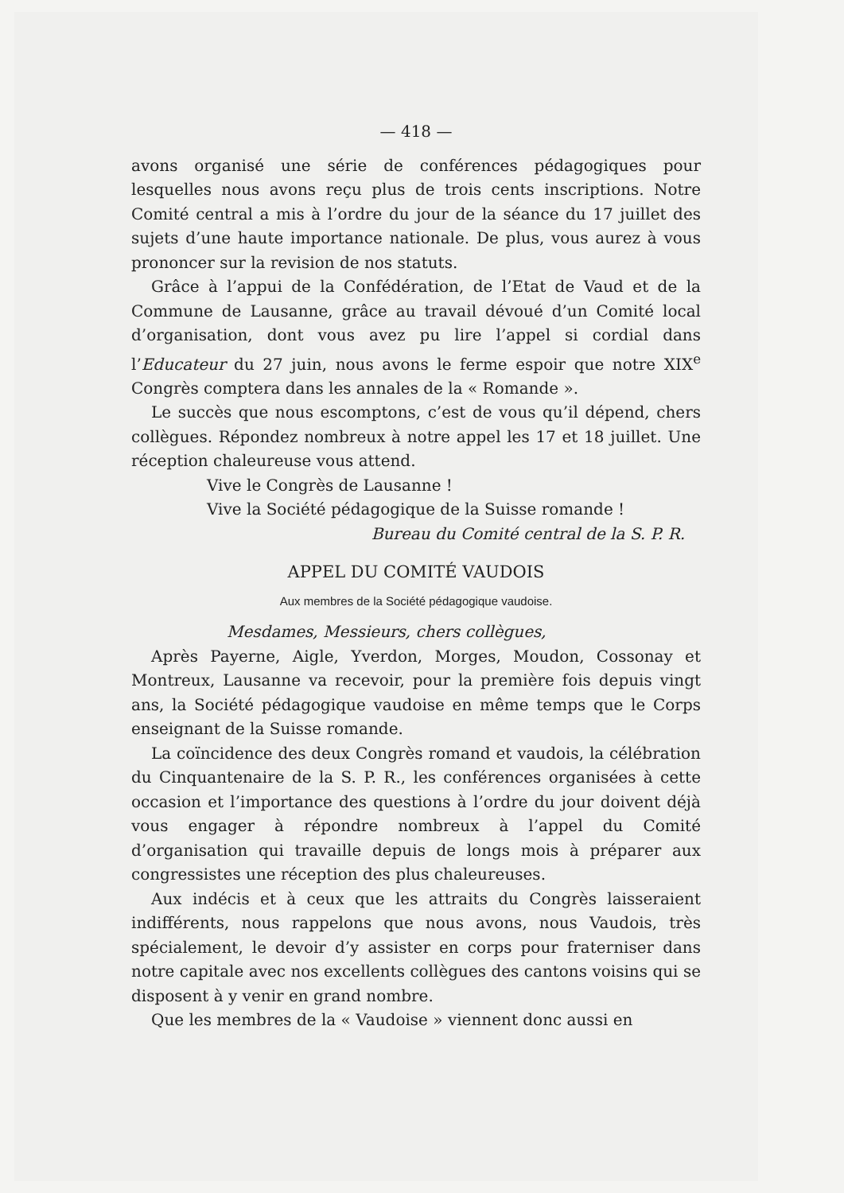— 418 —
avons organisé une série de conférences pédagogiques pour lesquelles nous avons reçu plus de trois cents inscriptions. Notre Comité central a mis à l’ordre du jour de la séance du 17 juillet des sujets d’une haute importance nationale. De plus, vous aurez à vous prononcer sur la revision de nos statuts.
Grâce à l’appui de la Confédération, de l’Etat de Vaud et de la Commune de Lausanne, grâce au travail dévoué d’un Comité local d’organisation, dont vous avez pu lire l’appel si cordial dans l’Educateur du 27 juin, nous avons le ferme espoir que notre XIX<sup>e</sup> Congrès comptera dans les annales de la « Romande ».
Le succès que nous escomptons, c’est de vous qu’il dépend, chers collègues. Répondez nombreux à notre appel les 17 et 18 juillet. Une réception chaleureuse vous attend.
Vive le Congrès de Lausanne !
Vive la Société pédagogique de la Suisse romande !
Bureau du Comité central de la S. P. R.
APPEL DU COMITÉ VAUDOIS
Aux membres de la Société pédagogique vaudoise.
Mesdames, Messieurs, chers collègues,
Après Payerne, Aigle, Yverdon, Morges, Moudon, Cossonay et Montreux, Lausanne va recevoir, pour la première fois depuis vingt ans, la Société pédagogique vaudoise en même temps que le Corps enseignant de la Suisse romande.
La coïncidence des deux Congrès romand et vaudois, la célébration du Cinquantenaire de la S. P. R., les conférences organisées à cette occasion et l’importance des questions à l’ordre du jour doivent déjà vous engager à répondre nombreux à l’appel du Comité d’organisation qui travaille depuis de longs mois à préparer aux congressistes une réception des plus chaleureuses.
Aux indécis et à ceux que les attraits du Congrès laisseraient indifférents, nous rappelons que nous avons, nous Vaudois, très spécialement, le devoir d’y assister en corps pour fraterniser dans notre capitale avec nos excellents collègues des cantons voisins qui se disposent à y venir en grand nombre.
Que les membres de la « Vaudoise » viennent donc aussi en